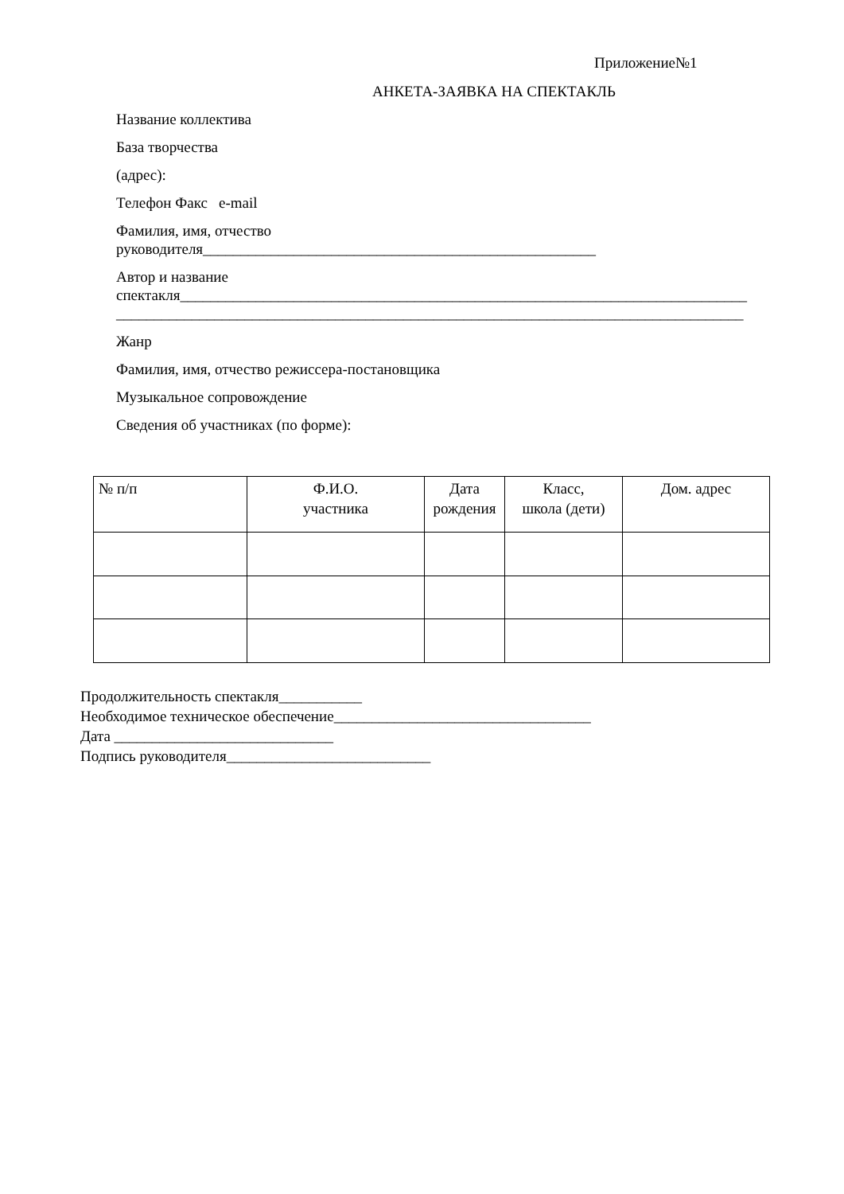Приложение№1
АНКЕТА-ЗАЯВКА НА СПЕКТАКЛЬ
Название коллектива
База творчества
(адрес):
Телефон Факс e-mail
Фамилия, имя, отчество
руководителя____________________________________________________
Автор и название
спектакля___________________________________________________________________________
___________________________________________________________________________________
Жанр
Фамилия, имя, отчество режиссера-постановщика
Музыкальное сопровождение
Сведения об участниках (по форме):
| № п/п | Ф.И.О. участника | Дата рождения | Класс, школа (дети) | Дом. адрес |
Продолжительность спектакля___________
Необходимое техническое обеспечение__________________________________
Дата _____________________________
Подпись руководителя___________________________